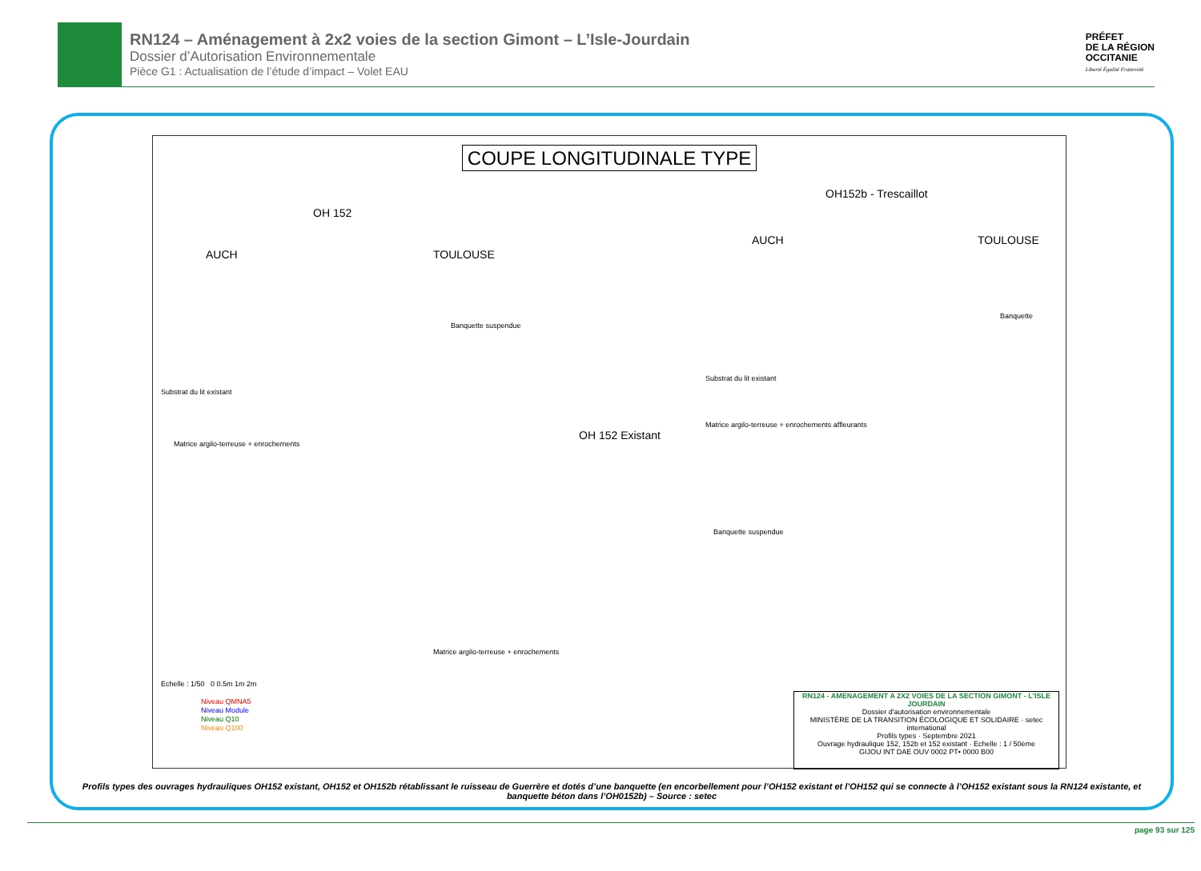RN124 – Aménagement à 2x2 voies de la section Gimont – L’Isle-Jourdain
Dossier d’Autorisation Environnementale
Pièce G1 : Actualisation de l’étude d’impact – Volet EAU
PRÉFET
DE LA RÉGION
OCCITANIE
Liberté Égalité Fraternité
COUPE LONGITUDINALE TYPE
OH 152
AUCH TOULOUSE
OH152b - Trescaillot
AUCH TOULOUSE
OH 152 Existant
Banquette suspendue
Substrat du lit existant
Matrice argilo-terreuse + enrochements
Banquette
Substrat du lit existant
Matrice argilo-terreuse + enrochements affleurants
Banquette suspendue
Matrice argilo-terreuse + enrochements
Echelle : 1/50 0 0.5m 1m 2m
Niveau QMNA5
Niveau Module
Niveau Q10
Niveau Q100
RN124 - AMENAGEMENT A 2X2 VOIES DE LA SECTION GIMONT - L'ISLE JOURDAIN
Dossier d'autorisation environnementale
MINISTÈRE DE LA TRANSITION ÉCOLOGIQUE ET SOLIDAIRE · setec international
Profils types · Septembre 2021
Ouvrage hydraulique 152, 152b et 152 existant · Echelle : 1 / 50ème
GIJOU INT DAE OUV 0002 PT• 0000 B00
Profils types des ouvrages hydrauliques OH152 existant, OH152 et OH152b rétablissant le ruisseau de Guerrère et dotés d’une banquette (en encorbellement pour l’OH152 existant et l’OH152 qui se connecte à l’OH152 existant sous la RN124 existante, et banquette béton dans l’OH0152b) – Source : setec
page 93 sur 125